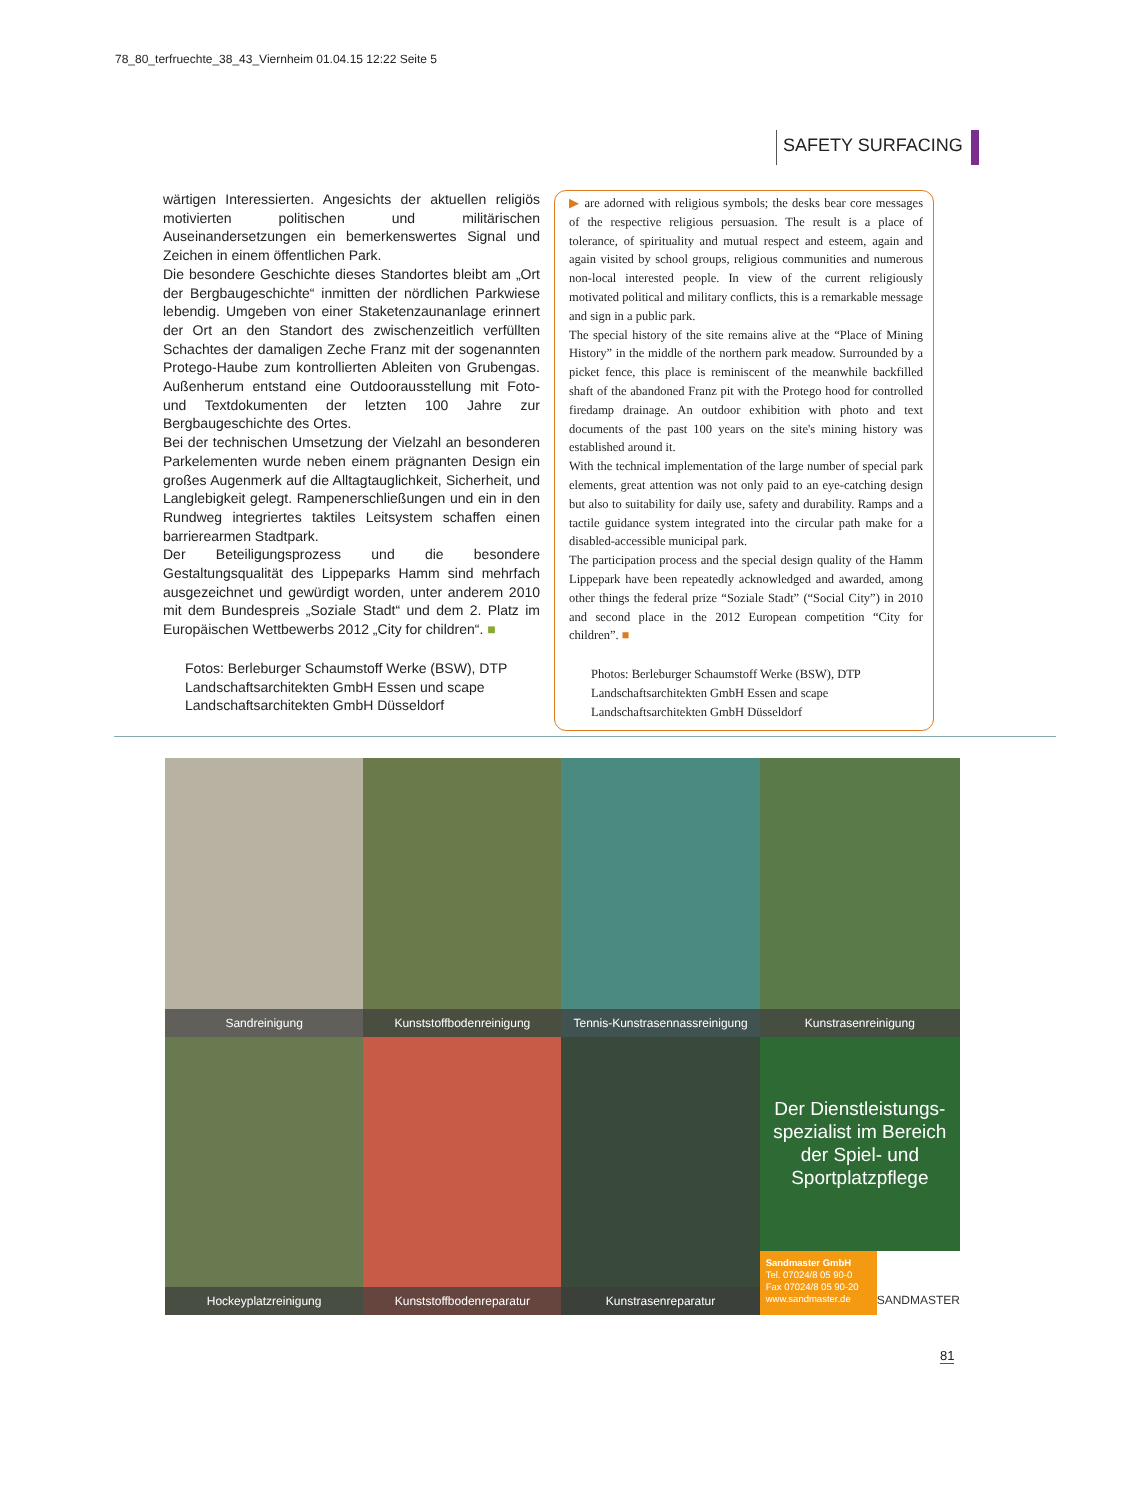78_80_terfruechte_38_43_Viernheim 01.04.15 12:22 Seite 5
SAFETY SURFACING
wärtigen Interessierten. Angesichts der aktuellen religiös motivierten politischen und militärischen Auseinandersetzungen ein bemerkenswertes Signal und Zeichen in einem öffentlichen Park.
Die besondere Geschichte dieses Standortes bleibt am „Ort der Bergbaugeschichte“ inmitten der nördlichen Parkwiese lebendig. Umgeben von einer Staketenzaunanlage erinnert der Ort an den Standort des zwischenzeitlich verfüllten Schachtes der damaligen Zeche Franz mit der sogenannten Protego-Haube zum kontrollierten Ableiten von Grubengas. Außenherum entstand eine Outdoorausstellung mit Foto- und Textdokumenten der letzten 100 Jahre zur Bergbaugeschichte des Ortes.
Bei der technischen Umsetzung der Vielzahl an besonderen Parkelementen wurde neben einem prägnanten Design ein großes Augenmerk auf die Alltagtauglichkeit, Sicherheit, und Langlebigkeit gelegt. Rampenerschließungen und ein in den Rundweg integriertes taktiles Leitsystem schaffen einen barrierearmen Stadtpark.
Der Beteiligungsprozess und die besondere Gestaltungsqualität des Lippeparks Hamm sind mehrfach ausgezeichnet und gewürdigt worden, unter anderem 2010 mit dem Bundespreis „Soziale Stadt“ und dem 2. Platz im Europäischen Wettbewerbs 2012 „City for children“. ■
Fotos: Berleburger Schaumstoff Werke (BSW), DTP Landschaftsarchitekten GmbH Essen und scape Landschaftsarchitekten GmbH Düsseldorf
▶ are adorned with religious symbols; the desks bear core messages of the respective religious persuasion. The result is a place of tolerance, of spirituality and mutual respect and esteem, again and again visited by school groups, religious communities and numerous non-local interested people. In view of the current religiously motivated political and military conflicts, this is a remarkable message and sign in a public park.
The special history of the site remains alive at the “Place of Mining History” in the middle of the northern park meadow. Surrounded by a picket fence, this place is reminiscent of the meanwhile backfilled shaft of the abandoned Franz pit with the Protego hood for controlled firedamp drainage. An outdoor exhibition with photo and text documents of the past 100 years on the site's mining history was established around it.
With the technical implementation of the large number of special park elements, great attention was not only paid to an eye-catching design but also to suitability for daily use, safety and durability. Ramps and a tactile guidance system integrated into the circular path make for a disabled-accessible municipal park.
The participation process and the special design quality of the Hamm Lippepark have been repeatedly acknowledged and awarded, among other things the federal prize “Soziale Stadt” (“Social City”) in 2010 and second place in the 2012 European competition “City for children”. ■
Photos: Berleburger Schaumstoff Werke (BSW), DTP Landschaftsarchitekten GmbH Essen and scape Landschaftsarchitekten GmbH Düsseldorf
Sandreinigung
Kunststoffbodenreinigung
Tennis-Kunstrasennassreinigung
Kunstrasenreinigung
Hockeyplatzreinigung
Kunststoffbodenreparatur
Kunstrasenreparatur
Der Dienstleistungs-spezialist im Bereich der Spiel- und Sportplatzpflege
Sandmaster GmbH
Tel. 07024/8 05 90-0
Fax 07024/8 05 90-20
www.sandmaster.de
SANDMASTER
81